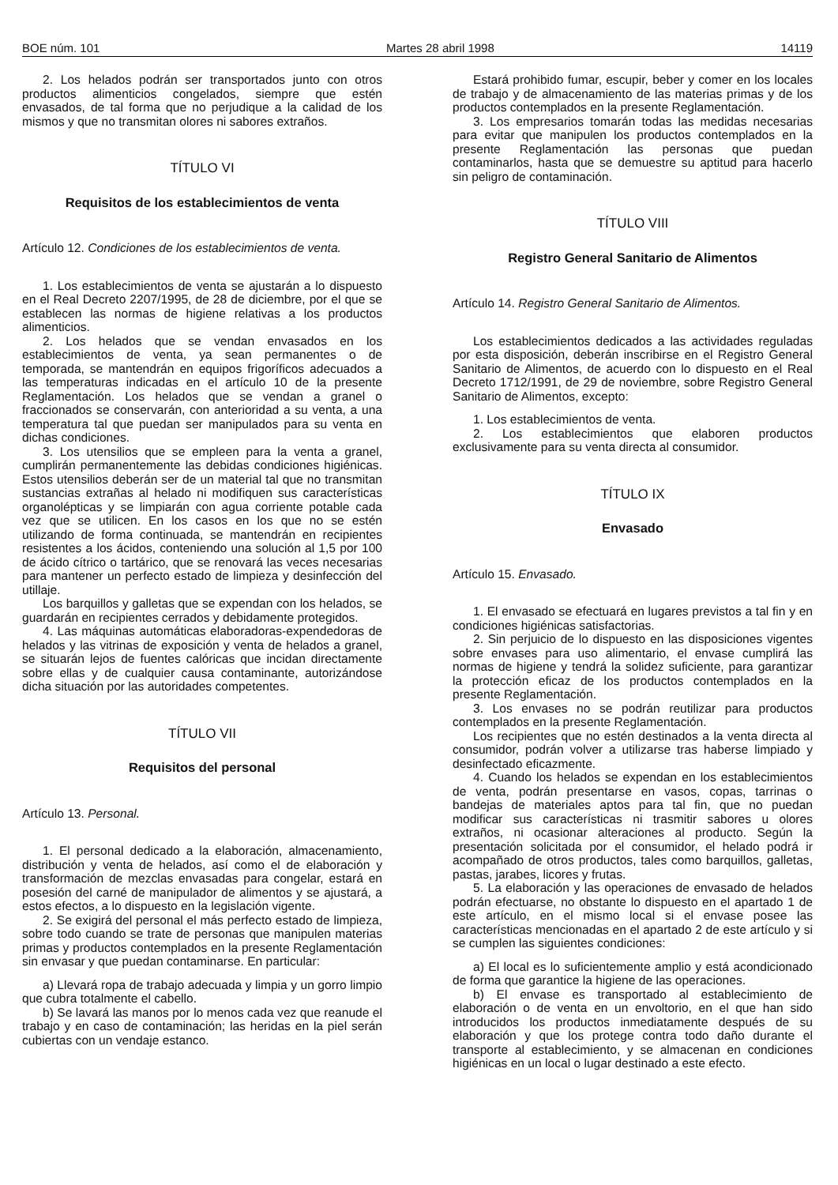BOE núm. 101 Martes 28 abril 1998 14119
2. Los helados podrán ser transportados junto con otros productos alimenticios congelados, siempre que estén envasados, de tal forma que no perjudique a la calidad de los mismos y que no transmitan olores ni sabores extraños.
TÍTULO VI
Requisitos de los establecimientos de venta
Artículo 12. Condiciones de los establecimientos de venta.
1. Los establecimientos de venta se ajustarán a lo dispuesto en el Real Decreto 2207/1995, de 28 de diciembre, por el que se establecen las normas de higiene relativas a los productos alimenticios.
2. Los helados que se vendan envasados en los establecimientos de venta, ya sean permanentes o de temporada, se mantendrán en equipos frigoríficos adecuados a las temperaturas indicadas en el artículo 10 de la presente Reglamentación. Los helados que se vendan a granel o fraccionados se conservarán, con anterioridad a su venta, a una temperatura tal que puedan ser manipulados para su venta en dichas condiciones.
3. Los utensilios que se empleen para la venta a granel, cumplirán permanentemente las debidas condiciones higiénicas. Estos utensilios deberán ser de un material tal que no transmitan sustancias extrañas al helado ni modifiquen sus características organolépticas y se limpiarán con agua corriente potable cada vez que se utilicen. En los casos en los que no se estén utilizando de forma continuada, se mantendrán en recipientes resistentes a los ácidos, conteniendo una solución al 1,5 por 100 de ácido cítrico o tartárico, que se renovará las veces necesarias para mantener un perfecto estado de limpieza y desinfección del utillaje.
Los barquillos y galletas que se expendan con los helados, se guardarán en recipientes cerrados y debidamente protegidos.
4. Las máquinas automáticas elaboradoras-expendedoras de helados y las vitrinas de exposición y venta de helados a granel, se situarán lejos de fuentes calóricas que incidan directamente sobre ellas y de cualquier causa contaminante, autorizándose dicha situación por las autoridades competentes.
TÍTULO VII
Requisitos del personal
Artículo 13. Personal.
1. El personal dedicado a la elaboración, almacenamiento, distribución y venta de helados, así como el de elaboración y transformación de mezclas envasadas para congelar, estará en posesión del carné de manipulador de alimentos y se ajustará, a estos efectos, a lo dispuesto en la legislación vigente.
2. Se exigirá del personal el más perfecto estado de limpieza, sobre todo cuando se trate de personas que manipulen materias primas y productos contemplados en la presente Reglamentación sin envasar y que puedan contaminarse. En particular:
a) Llevará ropa de trabajo adecuada y limpia y un gorro limpio que cubra totalmente el cabello.
b) Se lavará las manos por lo menos cada vez que reanude el trabajo y en caso de contaminación; las heridas en la piel serán cubiertas con un vendaje estanco.
Estará prohibido fumar, escupir, beber y comer en los locales de trabajo y de almacenamiento de las materias primas y de los productos contemplados en la presente Reglamentación.
3. Los empresarios tomarán todas las medidas necesarias para evitar que manipulen los productos contemplados en la presente Reglamentación las personas que puedan contaminarlos, hasta que se demuestre su aptitud para hacerlo sin peligro de contaminación.
TÍTULO VIII
Registro General Sanitario de Alimentos
Artículo 14. Registro General Sanitario de Alimentos.
Los establecimientos dedicados a las actividades reguladas por esta disposición, deberán inscribirse en el Registro General Sanitario de Alimentos, de acuerdo con lo dispuesto en el Real Decreto 1712/1991, de 29 de noviembre, sobre Registro General Sanitario de Alimentos, excepto:
1. Los establecimientos de venta.
2. Los establecimientos que elaboren productos exclusivamente para su venta directa al consumidor.
TÍTULO IX
Envasado
Artículo 15. Envasado.
1. El envasado se efectuará en lugares previstos a tal fin y en condiciones higiénicas satisfactorias.
2. Sin perjuicio de lo dispuesto en las disposiciones vigentes sobre envases para uso alimentario, el envase cumplirá las normas de higiene y tendrá la solidez suficiente, para garantizar la protección eficaz de los productos contemplados en la presente Reglamentación.
3. Los envases no se podrán reutilizar para productos contemplados en la presente Reglamentación.
Los recipientes que no estén destinados a la venta directa al consumidor, podrán volver a utilizarse tras haberse limpiado y desinfectado eficazmente.
4. Cuando los helados se expendan en los establecimientos de venta, podrán presentarse en vasos, copas, tarrinas o bandejas de materiales aptos para tal fin, que no puedan modificar sus características ni trasmitir sabores u olores extraños, ni ocasionar alteraciones al producto. Según la presentación solicitada por el consumidor, el helado podrá ir acompañado de otros productos, tales como barquillos, galletas, pastas, jarabes, licores y frutas.
5. La elaboración y las operaciones de envasado de helados podrán efectuarse, no obstante lo dispuesto en el apartado 1 de este artículo, en el mismo local si el envase posee las características mencionadas en el apartado 2 de este artículo y si se cumplen las siguientes condiciones:
a) El local es lo suficientemente amplio y está acondicionado de forma que garantice la higiene de las operaciones.
b) El envase es transportado al establecimiento de elaboración o de venta en un envoltorio, en el que han sido introducidos los productos inmediatamente después de su elaboración y que los protege contra todo daño durante el transporte al establecimiento, y se almacenan en condiciones higiénicas en un local o lugar destinado a este efecto.